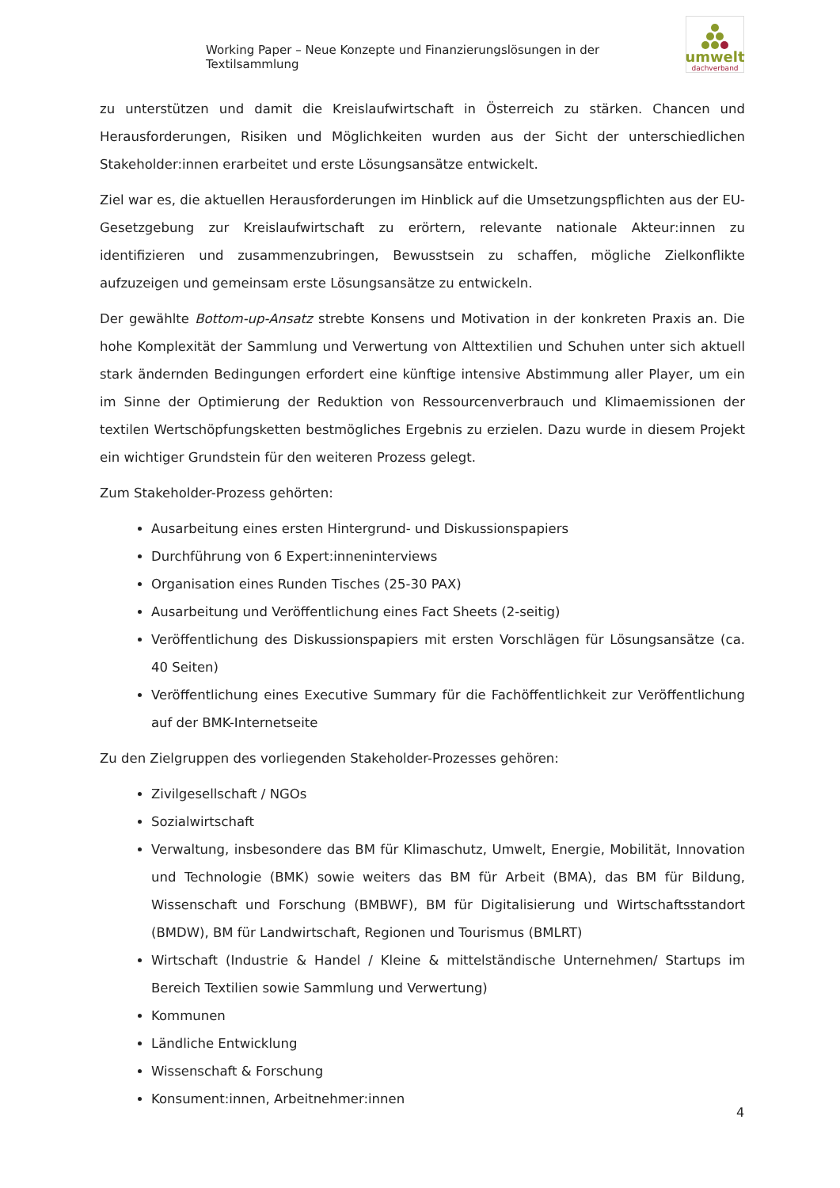Working Paper – Neue Konzepte und Finanzierungslösungen in der Textilsammlung
umwelt
dachverband
zu unterstützen und damit die Kreislaufwirtschaft in Österreich zu stärken. Chancen und Herausforderungen, Risiken und Möglichkeiten wurden aus der Sicht der unterschiedlichen Stakeholder:innen erarbeitet und erste Lösungsansätze entwickelt.
Ziel war es, die aktuellen Herausforderungen im Hinblick auf die Umsetzungspflichten aus der EU-Gesetzgebung zur Kreislaufwirtschaft zu erörtern, relevante nationale Akteur:innen zu identifizieren und zusammenzubringen, Bewusstsein zu schaffen, mögliche Zielkonflikte aufzuzeigen und gemeinsam erste Lösungsansätze zu entwickeln.
Der gewählte Bottom-up-Ansatz strebte Konsens und Motivation in der konkreten Praxis an. Die hohe Komplexität der Sammlung und Verwertung von Alttextilien und Schuhen unter sich aktuell stark ändernden Bedingungen erfordert eine künftige intensive Abstimmung aller Player, um ein im Sinne der Optimierung der Reduktion von Ressourcenverbrauch und Klimaemissionen der textilen Wertschöpfungsketten bestmögliches Ergebnis zu erzielen. Dazu wurde in diesem Projekt ein wichtiger Grundstein für den weiteren Prozess gelegt.
Zum Stakeholder-Prozess gehörten:
Ausarbeitung eines ersten Hintergrund- und Diskussionspapiers
Durchführung von 6 Expert:inneninterviews
Organisation eines Runden Tisches (25-30 PAX)
Ausarbeitung und Veröffentlichung eines Fact Sheets (2-seitig)
Veröffentlichung des Diskussionspapiers mit ersten Vorschlägen für Lösungsansätze (ca. 40 Seiten)
Veröffentlichung eines Executive Summary für die Fachöffentlichkeit zur Veröffentlichung auf der BMK-Internetseite
Zu den Zielgruppen des vorliegenden Stakeholder-Prozesses gehören:
Zivilgesellschaft / NGOs
Sozialwirtschaft
Verwaltung, insbesondere das BM für Klimaschutz, Umwelt, Energie, Mobilität, Innovation und Technologie (BMK) sowie weiters das BM für Arbeit (BMA), das BM für Bildung, Wissenschaft und Forschung (BMBWF), BM für Digitalisierung und Wirtschaftsstandort (BMDW), BM für Landwirtschaft, Regionen und Tourismus (BMLRT)
Wirtschaft (Industrie & Handel / Kleine & mittelständische Unternehmen/ Startups im Bereich Textilien sowie Sammlung und Verwertung)
Kommunen
Ländliche Entwicklung
Wissenschaft & Forschung
Konsument:innen, Arbeitnehmer:innen
4